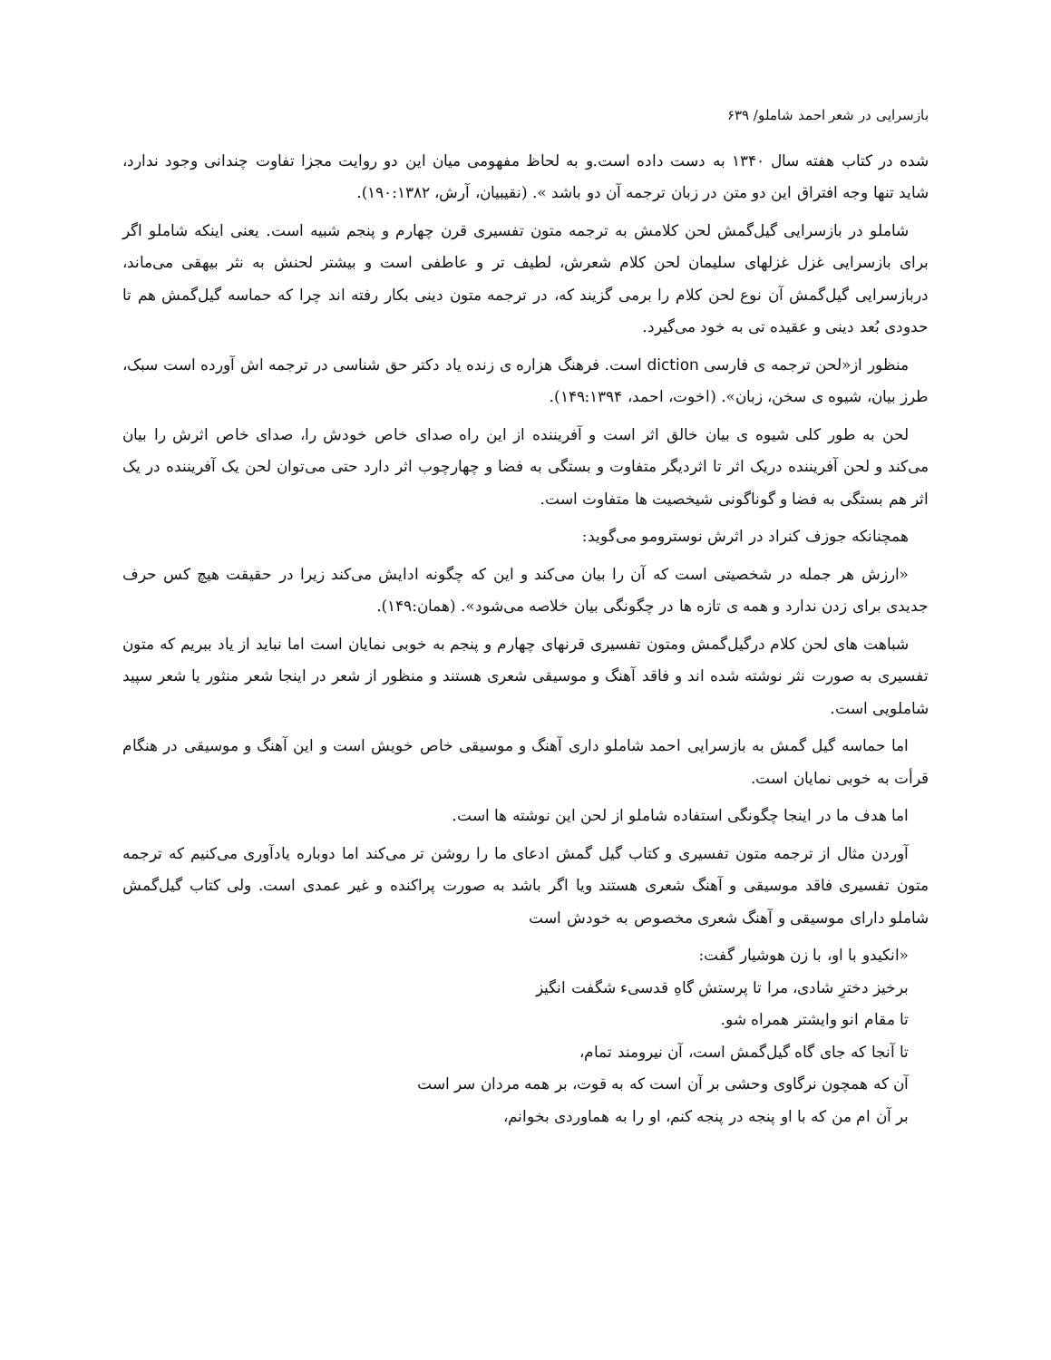بازسرایی در شعر احمد شاملو/ ۶۳۹
شده در کتاب هفته سال ۱۳۴۰ به دست داده است.و به لحاظ مفهومی میان این دو روایت مجزا تفاوت چندانی وجود ندارد، شاید تنها وجه افتراق این دو متن در زبان ترجمه آن دو باشد ». (نقیبیان، آرش، ۱۹۰:۱۳۸۲).
شاملو در بازسرایی گیل‌گمش لحن کلامش به ترجمه متون تفسیری قرن چهارم و پنجم شبیه است. یعنی اینکه شاملو اگر برای بازسرایی غزل غزلهای سلیمان لحن کلام شعرش، لطیف تر و عاطفی است و بیشتر لحنش به نثر بیهقی می‌ماند، دربازسرایی گیل‌گمش آن نوع لحن کلام را برمی گزیند که، در ترجمه متون دینی بکار رفته اند چرا که حماسه گیل‌گمش هم تا حدودی بُعد دینی و عقیده تی به خود می‌گیرد.
منظور از«لحن ترجمه ی فارسی diction است. فرهنگ هزاره ی زنده یاد دکتر حق شناسی در ترجمه اش آورده است سبک، طرز بیان، شیوه ی سخن، زبان». (اخوت، احمد، ۱۴۹:۱۳۹۴).
لحن به طور کلی شیوه ی بیان خالق اثر است و آفریننده از این راه صدای خاص خودش را، صدای خاص اثرش را بیان می‌کند و لحن آفریننده دریک اثر تا اثردیگر متفاوت و بستگی به فضا و چهارچوب اثر دارد حتی می‌توان لحن یک آفریننده در یک اثر هم بستگی به فضا و گوناگونی شیخصیت ها متفاوت است.
همچنانکه جوزف کنراد در اثرش نوسترومو می‌گوید:
«ارزش هر جمله در شخصیتی است که آن را بیان می‌کند و این که چگونه ادایش می‌کند زیرا در حقیقت هیچ کس حرف جدیدی برای زدن ندارد و همه ی تازه ها در چگونگی بیان خلاصه می‌شود». (همان:۱۴۹).
شباهت های لحن کلام درگیل‌گمش ومتون تفسیری قرنهای چهارم و پنجم به خوبی نمایان است اما نباید از یاد ببریم که متون تفسیری به صورت نثر نوشته شده اند و فاقد آهنگ و موسیقی شعری هستند و منظور از شعر در اینجا شعر منثور یا شعر سپید شاملویی است.
اما حماسه گیل گمش به بازسرایی احمد شاملو داری آهنگ و موسیقی خاص خویش است و این آهنگ و موسیقی در هنگام قرأت به خوبی نمایان است.
اما هدف ما در اینجا چگونگی استفاده شاملو از لحن این نوشته ها است.
آوردن مثال از ترجمه متون تفسیری و کتاب گیل گمش ادعای ما را روشن تر می‌کند اما دوباره یادآوری می‌کنیم که ترجمه متون تفسیری فاقد موسیقی و آهنگ شعری هستند ویا اگر باشد به صورت پراکنده و غیر عمدی است. ولی کتاب گیل‌گمش شاملو دارای موسیقی و آهنگ شعری مخصوص به خودش است
«انکیدو با او، با زن هوشیار گفت:
برخیز دخترِ شادی، مرا تا پرستش گاهِ قدسیء شگفت انگیز
تا مقام انو وایشتر همراه شو.
تا آنجا که جای گاه گیل‌گمش است، آن نیرومند تمام،
آن که همچون نرگاوی وحشی بر آن است که به قوت، بر همه مردان سر است
بر آن ام من که با او پنجه در پنجه کنم، او را به هماوردی بخوانم،